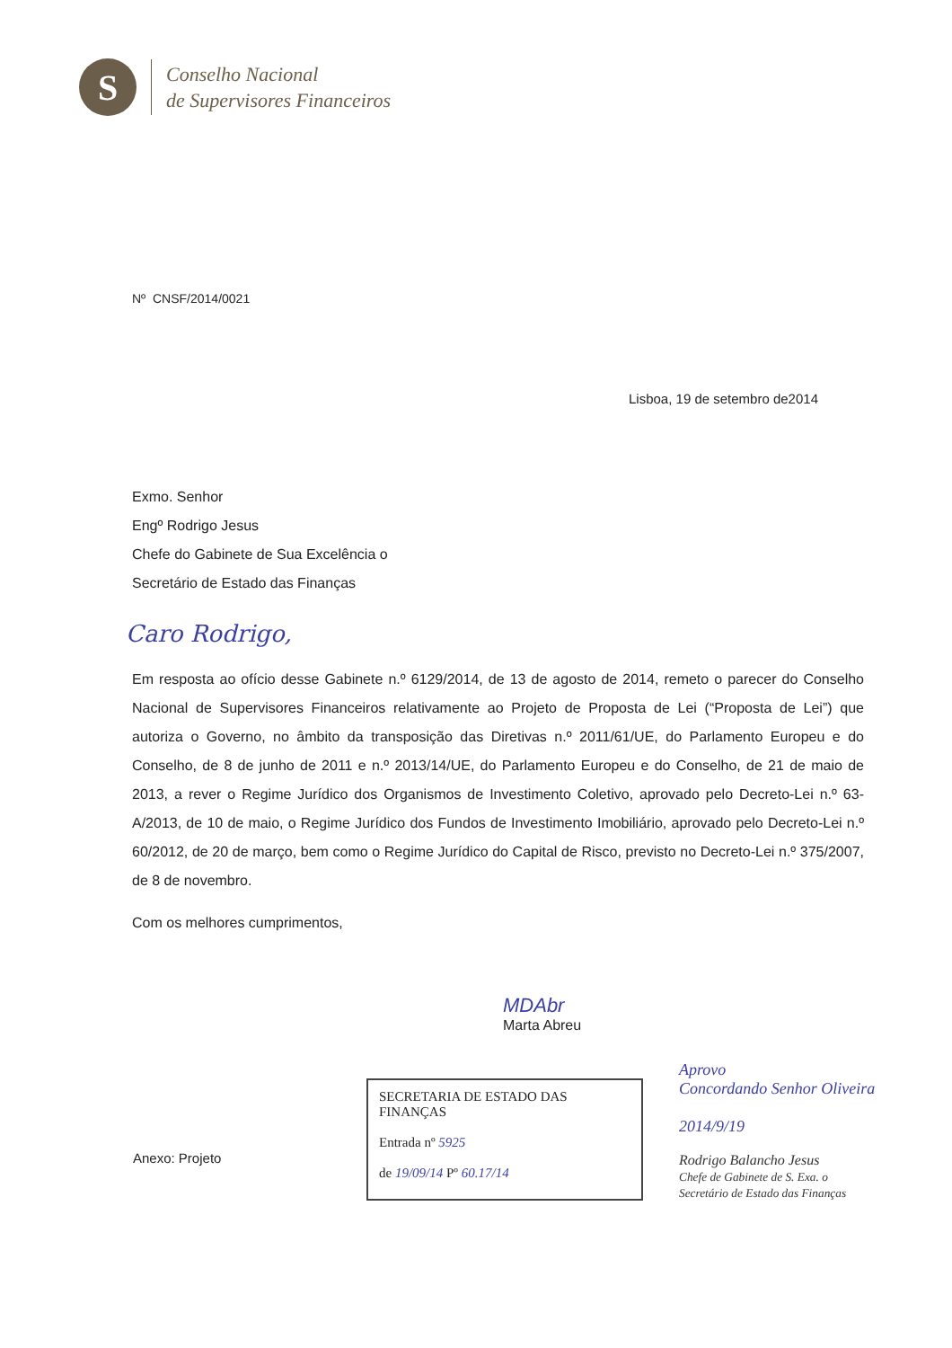S
Conselho Nacional
de Supervisores Financeiros
Nº CNSF/2014/0021
Lisboa, 19 de setembro de2014
Exmo. Senhor
Engº Rodrigo Jesus
Chefe do Gabinete de Sua Excelência o
Secretário de Estado das Finanças
Caro Rodrigo,
Em resposta ao ofício desse Gabinete n.º 6129/2014, de 13 de agosto de 2014, remeto o parecer do Conselho Nacional de Supervisores Financeiros relativamente ao Projeto de Proposta de Lei (“Proposta de Lei”) que autoriza o Governo, no âmbito da transposição das Diretivas n.º 2011/61/UE, do Parlamento Europeu e do Conselho, de 8 de junho de 2011 e n.º 2013/14/UE, do Parlamento Europeu e do Conselho, de 21 de maio de 2013, a rever o Regime Jurídico dos Organismos de Investimento Coletivo, aprovado pelo Decreto-Lei n.º 63-A/2013, de 10 de maio, o Regime Jurídico dos Fundos de Investimento Imobiliário, aprovado pelo Decreto-Lei n.º 60/2012, de 20 de março, bem como o Regime Jurídico do Capital de Risco, previsto no Decreto-Lei n.º 375/2007, de 8 de novembro.
Com os melhores cumprimentos,
MDAbr
Marta Abreu
Anexo: Projeto
SECRETARIA DE ESTADO DAS FINANÇAS
Entrada nº 5925
de 19/09/14 Pº 60.17/14
Aprovo
Concordando Senhor Oliveira
2014/9/19
Rodrigo Balancho Jesus
Chefe de Gabinete de S. Exa. o
Secretário de Estado das Finanças